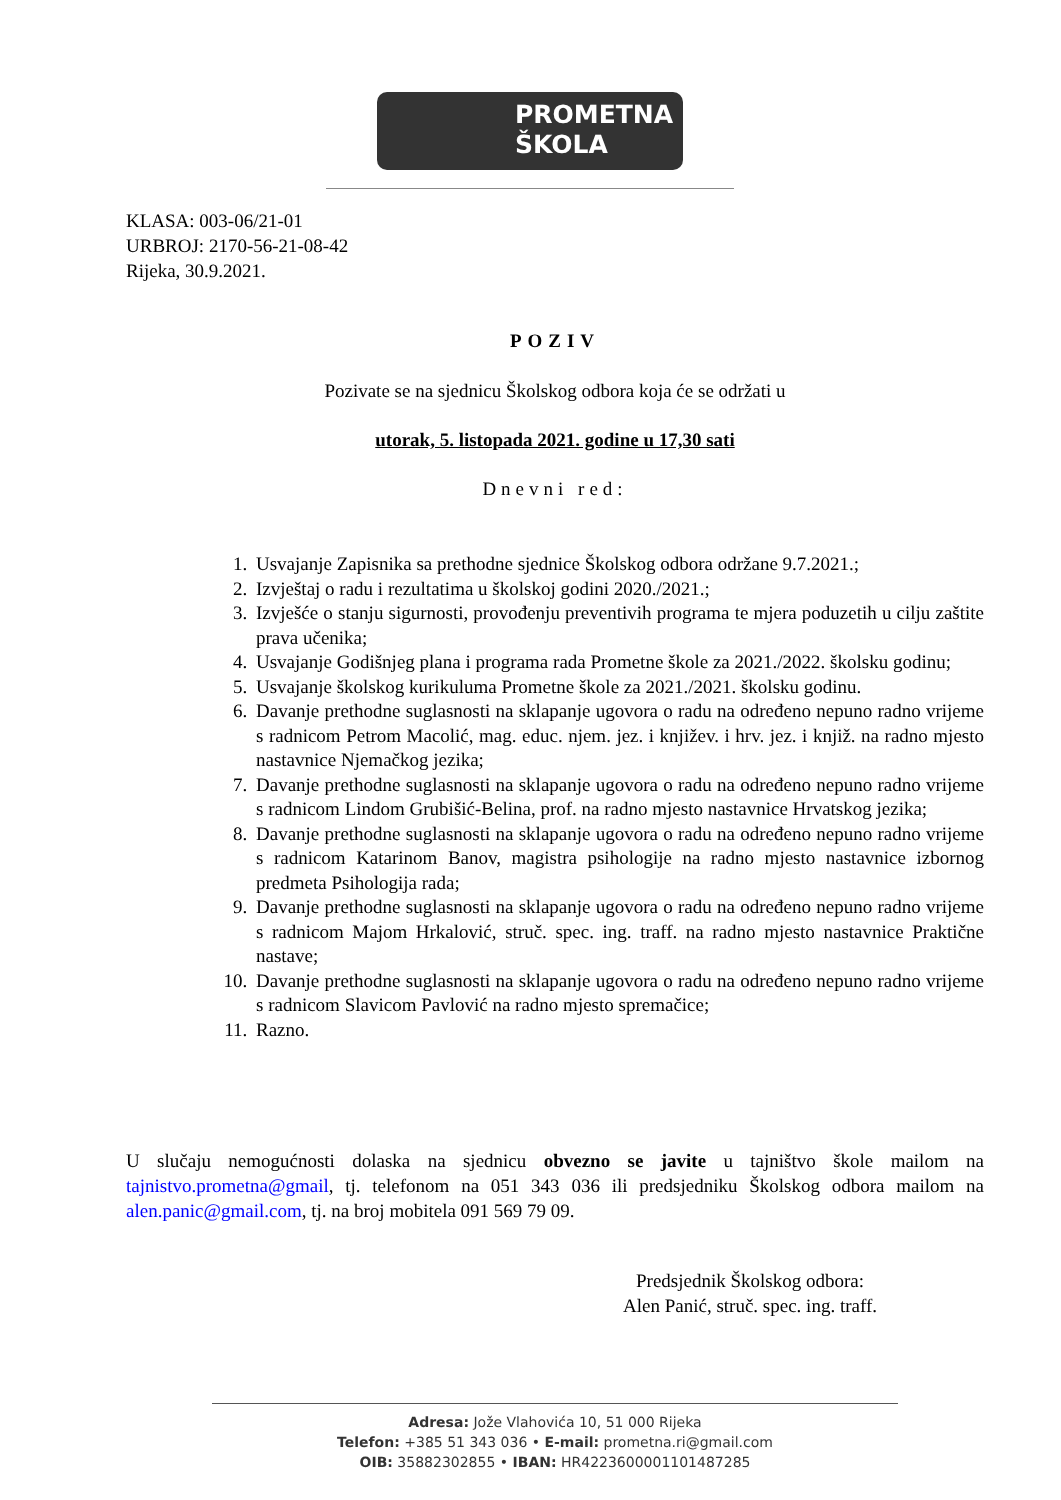PROMETNA
ŠKOLA
KLASA: 003-06/21-01
URBROJ: 2170-56-21-08-42
Rijeka, 30.9.2021.
POZIV
Pozivate se na sjednicu Školskog odbora koja će se održati u
utorak, 5. listopada 2021. godine u 17,30 sati
Dnevni red:
1. Usvajanje Zapisnika sa prethodne sjednice Školskog odbora održane 9.7.2021.;
2. Izvještaj o radu i rezultatima u školskoj godini 2020./2021.;
3. Izvješće o stanju sigurnosti, provođenju preventivih programa te mjera poduzetih u cilju zaštite prava učenika;
4. Usvajanje Godišnjeg plana i programa rada Prometne škole za 2021./2022. školsku godinu;
5. Usvajanje školskog kurikuluma Prometne škole za 2021./2021. školsku godinu.
6. Davanje prethodne suglasnosti na sklapanje ugovora o radu na određeno nepuno radno vrijeme s radnicom Petrom Macolić, mag. educ. njem. jez. i književ. i hrv. jez. i knjiž. na radno mjesto nastavnice Njemačkog jezika;
7. Davanje prethodne suglasnosti na sklapanje ugovora o radu na određeno nepuno radno vrijeme s radnicom Lindom Grubišić-Belina, prof. na radno mjesto nastavnice Hrvatskog jezika;
8. Davanje prethodne suglasnosti na sklapanje ugovora o radu na određeno nepuno radno vrijeme s radnicom Katarinom Banov, magistra psihologije na radno mjesto nastavnice izbornog predmeta Psihologija rada;
9. Davanje prethodne suglasnosti na sklapanje ugovora o radu na određeno nepuno radno vrijeme s radnicom Majom Hrkalović, struč. spec. ing. traff. na radno mjesto nastavnice Praktične nastave;
10. Davanje prethodne suglasnosti na sklapanje ugovora o radu na određeno nepuno radno vrijeme s radnicom Slavicom Pavlović na radno mjesto spremačice;
11. Razno.
U slučaju nemogućnosti dolaska na sjednicu obvezno se javite u tajništvo škole mailom na tajnistvo.prometna@gmail, tj. telefonom na 051 343 036 ili predsjedniku Školskog odbora mailom na alen.panic@gmail.com, tj. na broj mobitela 091 569 79 09.
Predsjednik Školskog odbora:
Alen Panić, struč. spec. ing. traff.
Adresa: Jože Vlahovića 10, 51 000 Rijeka
Telefon: +385 51 343 036 • E-mail: prometna.ri@gmail.com
OIB: 35882302855 • IBAN: HR4223600001101487285